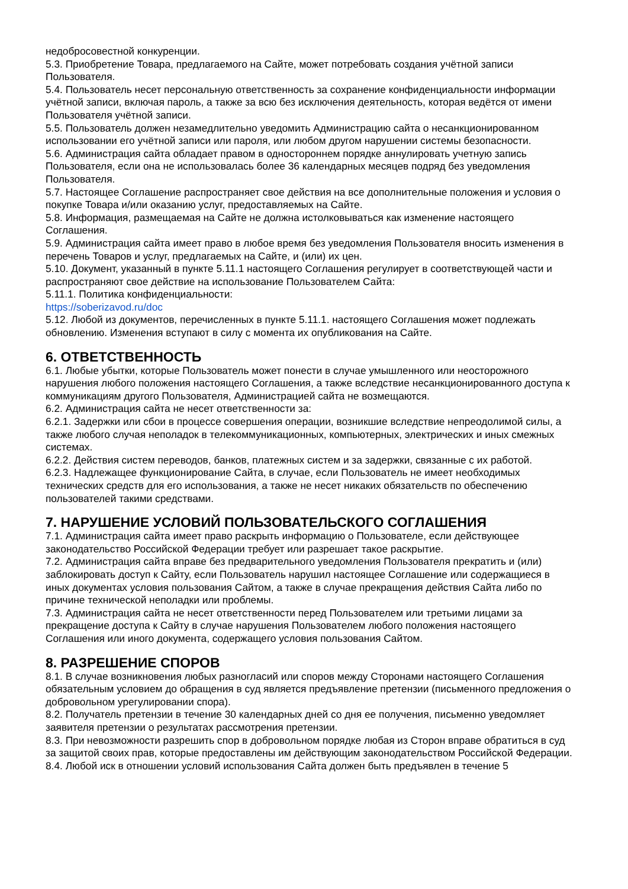недобросовестной конкуренции.
5.3. Приобретение Товара, предлагаемого на Сайте, может потребовать создания учётной записи Пользователя.
5.4. Пользователь несет персональную ответственность за сохранение конфиденциальности информации учётной записи, включая пароль, а также за всю без исключения деятельность, которая ведётся от имени Пользователя учётной записи.
5.5. Пользователь должен незамедлительно уведомить Администрацию сайта о несанкционированном использовании его учётной записи или пароля, или любом другом нарушении системы безопасности.
5.6. Администрация сайта обладает правом в одностороннем порядке аннулировать учетную запись Пользователя, если она не использовалась более 36 календарных месяцев подряд без уведомления Пользователя.
5.7. Настоящее Соглашение распространяет свое действия на все дополнительные положения и условия о покупке Товара и/или оказанию услуг, предоставляемых на Сайте.
5.8. Информация, размещаемая на Сайте не должна истолковываться как изменение настоящего Соглашения.
5.9. Администрация сайта имеет право в любое время без уведомления Пользователя вносить изменения в перечень Товаров и услуг, предлагаемых на Сайте, и (или) их цен.
5.10. Документ, указанный в пункте 5.11.1 настоящего Соглашения регулирует в соответствующей части и распространяют свое действие на использование Пользователем Сайта:
5.11.1. Политика конфиденциальности:
https://soberizavod.ru/doc
5.12. Любой из документов, перечисленных в пункте 5.11.1. настоящего Соглашения может подлежать обновлению. Изменения вступают в силу с момента их опубликования на Сайте.
6. ОТВЕТСТВЕННОСТЬ
6.1. Любые убытки, которые Пользователь может понести в случае умышленного или неосторожного нарушения любого положения настоящего Соглашения, а также вследствие несанкционированного доступа к коммуникациям другого Пользователя, Администрацией сайта не возмещаются.
6.2. Администрация сайта не несет ответственности за:
6.2.1. Задержки или сбои в процессе совершения операции, возникшие вследствие непреодолимой силы, а также любого случая неполадок в телекоммуникационных, компьютерных, электрических и иных смежных системах.
6.2.2. Действия систем переводов, банков, платежных систем и за задержки, связанные с их работой.
6.2.3. Надлежащее функционирование Сайта, в случае, если Пользователь не имеет необходимых технических средств для его использования, а также не несет никаких обязательств по обеспечению пользователей такими средствами.
7. НАРУШЕНИЕ УСЛОВИЙ ПОЛЬЗОВАТЕЛЬСКОГО СОГЛАШЕНИЯ
7.1. Администрация сайта имеет право раскрыть информацию о Пользователе, если действующее законодательство Российской Федерации требует или разрешает такое раскрытие.
7.2. Администрация сайта вправе без предварительного уведомления Пользователя прекратить и (или) заблокировать доступ к Сайту, если Пользователь нарушил настоящее Соглашение или содержащиеся в иных документах условия пользования Сайтом, а также в случае прекращения действия Сайта либо по причине технической неполадки или проблемы.
7.3. Администрация сайта не несет ответственности перед Пользователем или третьими лицами за прекращение доступа к Сайту в случае нарушения Пользователем любого положения настоящего Соглашения или иного документа, содержащего условия пользования Сайтом.
8. РАЗРЕШЕНИЕ СПОРОВ
8.1. В случае возникновения любых разногласий или споров между Сторонами настоящего Соглашения обязательным условием до обращения в суд является предъявление претензии (письменного предложения о добровольном урегулировании спора).
8.2. Получатель претензии в течение 30 календарных дней со дня ее получения, письменно уведомляет заявителя претензии о результатах рассмотрения претензии.
8.3. При невозможности разрешить спор в добровольном порядке любая из Сторон вправе обратиться в суд за защитой своих прав, которые предоставлены им действующим законодательством Российской Федерации.
8.4. Любой иск в отношении условий использования Сайта должен быть предъявлен в течение 5